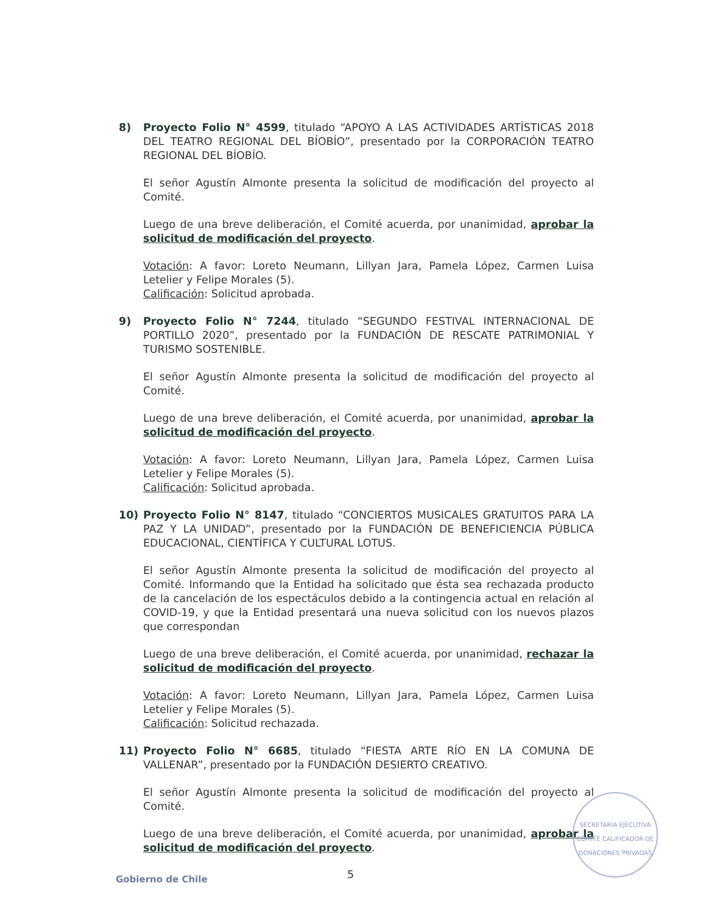8) Proyecto Folio N° 4599, titulado “APOYO A LAS ACTIVIDADES ARTÍSTICAS 2018 DEL TEATRO REGIONAL DEL BÍOBÍO”, presentado por la CORPORACIÓN TEATRO REGIONAL DEL BÍOBÍO.
El señor Agustín Almonte presenta la solicitud de modificación del proyecto al Comité.
Luego de una breve deliberación, el Comité acuerda, por unanimidad, aprobar la solicitud de modificación del proyecto.
Votación: A favor: Loreto Neumann, Lillyan Jara, Pamela López, Carmen Luisa Letelier y Felipe Morales (5).
Calificación: Solicitud aprobada.
9) Proyecto Folio N° 7244, titulado “SEGUNDO FESTIVAL INTERNACIONAL DE PORTILLO 2020”, presentado por la FUNDACIÓN DE RESCATE PATRIMONIAL Y TURISMO SOSTENIBLE.
El señor Agustín Almonte presenta la solicitud de modificación del proyecto al Comité.
Luego de una breve deliberación, el Comité acuerda, por unanimidad, aprobar la solicitud de modificación del proyecto.
Votación: A favor: Loreto Neumann, Lillyan Jara, Pamela López, Carmen Luisa Letelier y Felipe Morales (5).
Calificación: Solicitud aprobada.
10) Proyecto Folio N° 8147, titulado “CONCIERTOS MUSICALES GRATUITOS PARA LA PAZ Y LA UNIDAD”, presentado por la FUNDACIÓN DE BENEFICIENCIA PÚBLICA EDUCACIONAL, CIENTÍFICA Y CULTURAL LOTUS.
El señor Agustín Almonte presenta la solicitud de modificación del proyecto al Comité. Informando que la Entidad ha solicitado que ésta sea rechazada producto de la cancelación de los espectáculos debido a la contingencia actual en relación al COVID-19, y que la Entidad presentará una nueva solicitud con los nuevos plazos que correspondan
Luego de una breve deliberación, el Comité acuerda, por unanimidad, rechazar la solicitud de modificación del proyecto.
Votación: A favor: Loreto Neumann, Lillyan Jara, Pamela López, Carmen Luisa Letelier y Felipe Morales (5).
Calificación: Solicitud rechazada.
11) Proyecto Folio N° 6685, titulado “FIESTA ARTE RÍO EN LA COMUNA DE VALLENAR”, presentado por la FUNDACIÓN DESIERTO CREATIVO.
El señor Agustín Almonte presenta la solicitud de modificación del proyecto al Comité.
Luego de una breve deliberación, el Comité acuerda, por unanimidad, aprobar la solicitud de modificación del proyecto.
SECRETARÍA EJECUTIVA
COMITÉ CALIFICADOR DE DONACIONES PRIVADAS
Gobierno de Chile 5